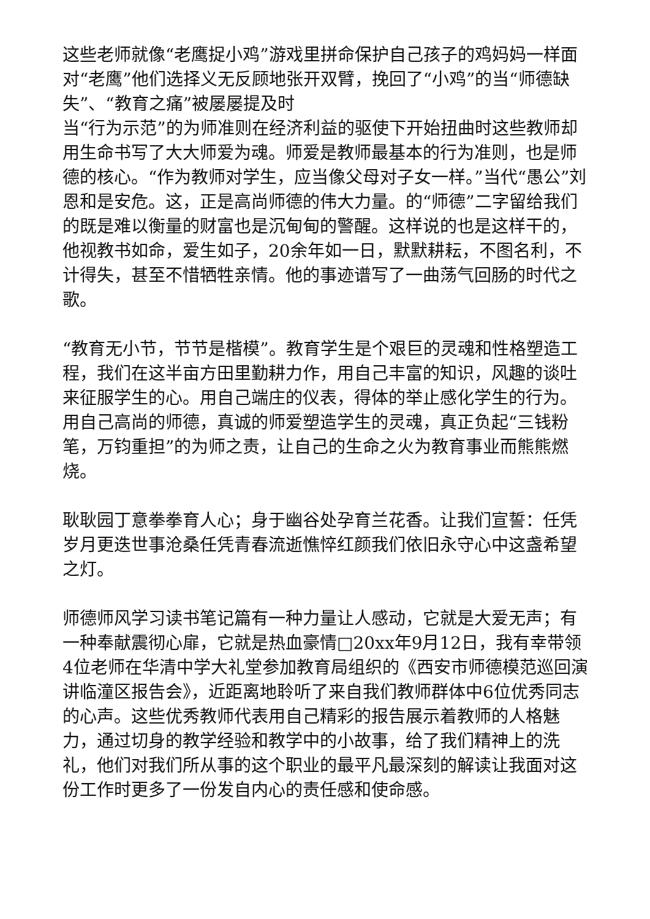这些老师就像“老鹰捉小鸡”游戏里拼命保护自己孩子的鸡妈妈一样面对“老鹰”他们选择义无反顾地张开双臂，挽回了“小鸡”的当“师德缺失”、“教育之痛”被屡屡提及时
当“行为示范”的为师准则在经济利益的驱使下开始扭曲时这些教师却用生命书写了大大师爱为魂。师爱是教师最基本的行为准则，也是师德的核心。“作为教师对学生，应当像父母对子女一样。”当代“愚公”刘恩和是安危。这，正是高尚师德的伟大力量。的“师德”二字留给我们的既是难以衡量的财富也是沉甸甸的警醒。这样说的也是这样干的，他视教书如命，爱生如子，20余年如一日，默默耕耘，不图名利，不计得失，甚至不惜牺牲亲情。他的事迹谱写了一曲荡气回肠的时代之歌。
“教育无小节，节节是楷模”。教育学生是个艰巨的灵魂和性格塑造工程，我们在这半亩方田里勤耕力作，用自己丰富的知识，风趣的谈吐来征服学生的心。用自己端庄的仪表，得体的举止感化学生的行为。用自己高尚的师德，真诚的师爱塑造学生的灵魂，真正负起“三钱粉笔，万钧重担”的为师之责，让自己的生命之火为教育事业而熊熊燃烧。
耿耿园丁意拳拳育人心；身于幽谷处孕育兰花香。让我们宣誓：任凭岁月更迭世事沧桑任凭青春流逝憔悴红颜我们依旧永守心中这盏希望之灯。
师德师风学习读书笔记篇有一种力量让人感动，它就是大爱无声；有一种奉献震彻心扉，它就是热血豪情□20xx年9月12日，我有幸带领4位老师在华清中学大礼堂参加教育局组织的《西安市师德模范巡回演讲临潼区报告会》，近距离地聆听了来自我们教师群体中6位优秀同志的心声。这些优秀教师代表用自己精彩的报告展示着教师的人格魅力，通过切身的教学经验和教学中的小故事，给了我们精神上的洗礼，他们对我们所从事的这个职业的最平凡最深刻的解读让我面对这份工作时更多了一份发自内心的责任感和使命感。